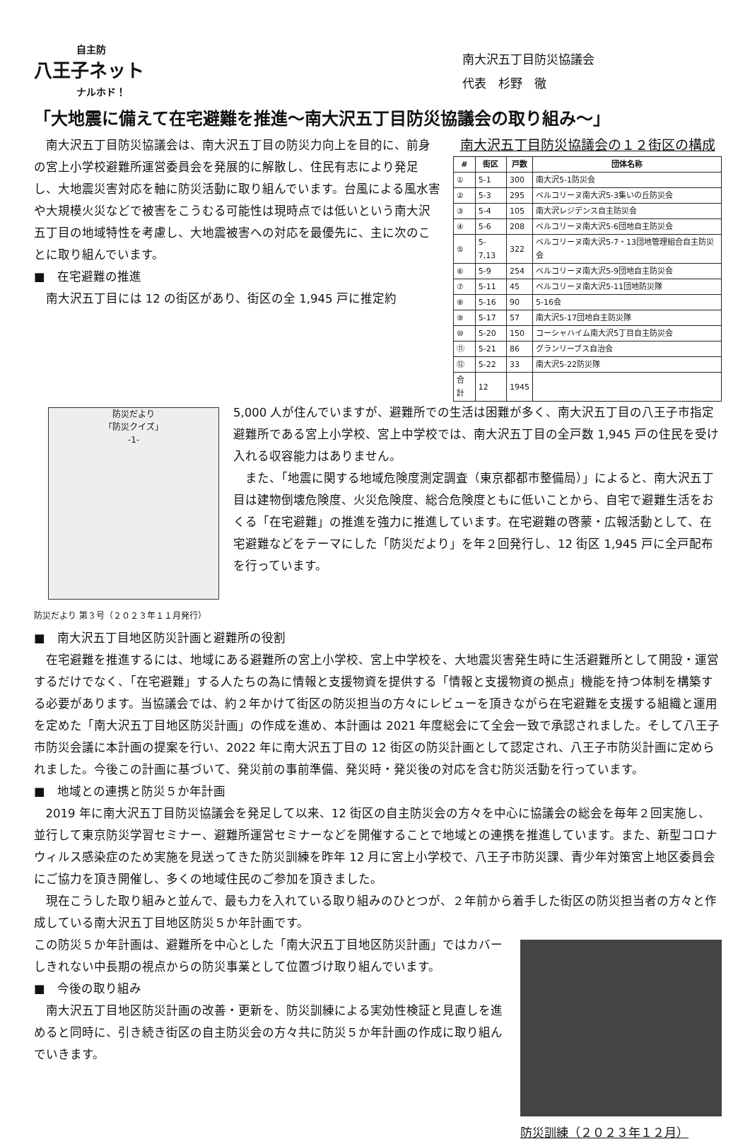自主防
八王子ネット
ナルホド！
南大沢五丁目防災協議会
代表　杉野　徹
「大地震に備えて在宅避難を推進～南大沢五丁目防災協議会の取り組み～」
南大沢五丁目防災協議会は、南大沢五丁目の防災力向上を目的に、前身の宮上小学校避難所運営委員会を発展的に解散し、住民有志により発足し、大地震災害対応を軸に防災活動に取り組んでいます。台風による風水害や大規模火災などで被害をこうむる可能性は現時点では低いという南大沢五丁目の地域特性を考慮し、大地震被害への対応を最優先に、主に次のことに取り組んでいます。
■　在宅避難の推進
南大沢五丁目には 12 の街区があり、街区の全 1,945 戸に推定約
南大沢五丁目防災協議会の１２街区の構成
| # | 街区 | 戸数 | 団体名称 |
| --- | --- | --- | --- |
| ① | 5-1 | 300 | 南大沢5-1防災会 |
| ② | 5-3 | 295 | ベルコリーヌ南大沢5-3集いの丘防災会 |
| ③ | 5-4 | 105 | 南大沢レジデンス自主防災会 |
| ④ | 5-6 | 208 | ベルコリーヌ南大沢5-6団地自主防災会 |
| ⑤ | 5-7,13 | 322 | ベルコリーヌ南大沢5-7・13団地管理組合自主防災会 |
| ⑥ | 5-9 | 254 | ベルコリーヌ南大沢5-9団地自主防災会 |
| ⑦ | 5-11 | 45 | ベルコリーヌ南大沢5-11団地防災隊 |
| ⑧ | 5-16 | 90 | 5-16会 |
| ⑨ | 5-17 | 57 | 南大沢5-17団地自主防災隊 |
| ⑩ | 5-20 | 150 | コーシャハイム南大沢5丁目自主防災会 |
| ⑪ | 5-21 | 86 | グランリーブス自治会 |
| ⑫ | 5-22 | 33 | 南大沢5-22防災隊 |
| 合計 | 12 | 1945 | |
防災だより
「防災クイズ」
-1-
5,000 人が住んでいますが、避難所での生活は困難が多く、南大沢五丁目の八王子市指定避難所である宮上小学校、宮上中学校では、南大沢五丁目の全戸数 1,945 戸の住民を受け入れる収容能力はありません。
また、「地震に関する地域危険度測定調査（東京都都市整備局）」によると、南大沢五丁目は建物倒壊危険度、火災危険度、総合危険度ともに低いことから、自宅で避難生活をおくる「在宅避難」の推進を強力に推進しています。在宅避難の啓蒙・広報活動として、在宅避難などをテーマにした「防災だより」を年２回発行し、12 街区 1,945 戸に全戸配布を行っています。
防災だより 第３号（２０２３年１１月発行）
■　南大沢五丁目地区防災計画と避難所の役割
在宅避難を推進するには、地域にある避難所の宮上小学校、宮上中学校を、大地震災害発生時に生活避難所として開設・運営するだけでなく、「在宅避難」する人たちの為に情報と支援物資を提供する「情報と支援物資の拠点」機能を持つ体制を構築する必要があります。当協議会では、約２年かけて街区の防災担当の方々にレビューを頂きながら在宅避難を支援する組織と運用を定めた「南大沢五丁目地区防災計画」の作成を進め、本計画は 2021 年度総会にて全会一致で承認されました。そして八王子市防災会議に本計画の提案を行い、2022 年に南大沢五丁目の 12 街区の防災計画として認定され、八王子市防災計画に定められました。今後この計画に基づいて、発災前の事前準備、発災時・発災後の対応を含む防災活動を行っています。
■　地域との連携と防災５か年計画
2019 年に南大沢五丁目防災協議会を発足して以来、12 街区の自主防災会の方々を中心に協議会の総会を毎年２回実施し、並行して東京防災学習セミナー、避難所運営セミナーなどを開催することで地域との連携を推進しています。また、新型コロナウィルス感染症のため実施を見送ってきた防災訓練を昨年 12 月に宮上小学校で、八王子市防災課、青少年対策宮上地区委員会にご協力を頂き開催し、多くの地域住民のご参加を頂きました。
現在こうした取り組みと並んで、最も力を入れている取り組みのひとつが、２年前から着手した街区の防災担当者の方々と作成している南大沢五丁目地区防災５か年計画です。
防災訓練（２０２３年１２月）
この防災５か年計画は、避難所を中心とした「南大沢五丁目地区防災計画」ではカバーしきれない中長期の視点からの防災事業として位置づけ取り組んでいます。
■　今後の取り組み
南大沢五丁目地区防災計画の改善・更新を、防災訓練による実効性検証と見直しを進めると同時に、引き続き街区の自主防災会の方々共に防災５か年計画の作成に取り組んでいきます。